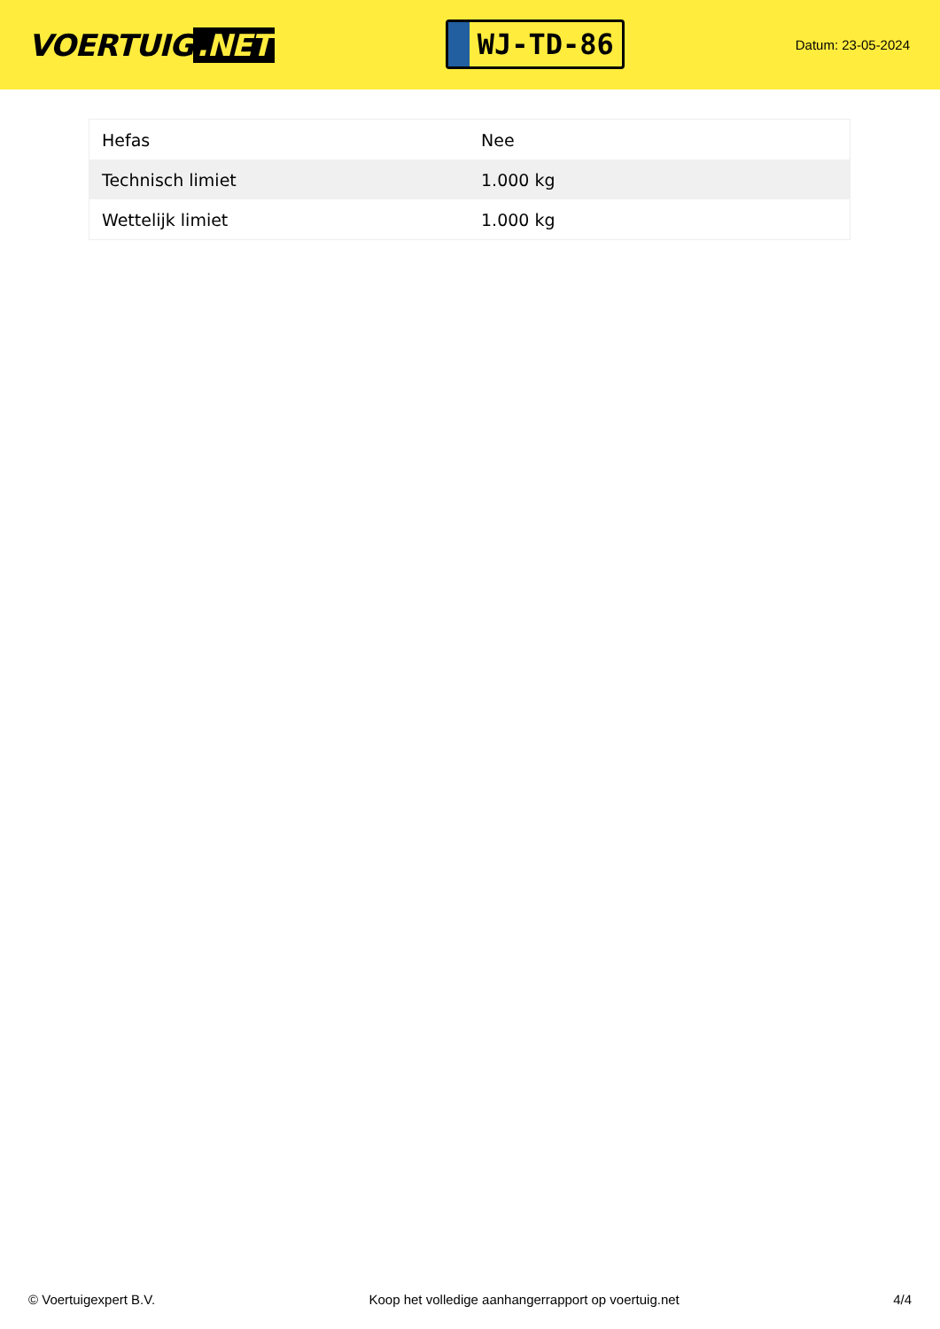VOERTUIG.NET
WJ-TD-86
Datum: 23-05-2024
| Hefas | Nee |
| Technisch limiet | 1.000 kg |
| Wettelijk limiet | 1.000 kg |
© Voertuigexpert B.V. Koop het volledige aanhangerrapport op voertuig.net 4/4